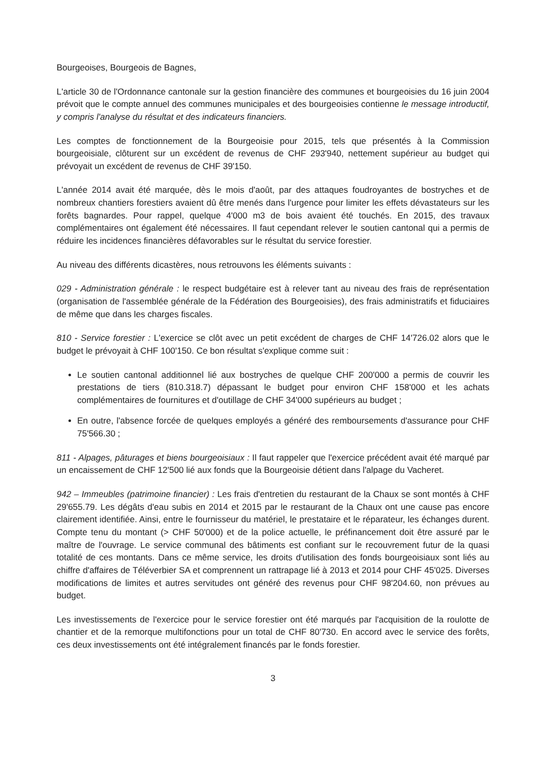Bourgeoises, Bourgeois de Bagnes,
L'article 30 de l'Ordonnance cantonale sur la gestion financière des communes et bourgeoisies du 16 juin 2004 prévoit que le compte annuel des communes municipales et des bourgeoisies contienne le message introductif, y compris l'analyse du résultat et des indicateurs financiers.
Les comptes de fonctionnement de la Bourgeoisie pour 2015, tels que présentés à la Commission bourgeoisiale, clôturent sur un excédent de revenus de CHF 293'940, nettement supérieur au budget qui prévoyait un excédent de revenus de CHF 39'150.
L'année 2014 avait été marquée, dès le mois d'août, par des attaques foudroyantes de bostryches et de nombreux chantiers forestiers avaient dû être menés dans l'urgence pour limiter les effets dévastateurs sur les forêts bagnardes. Pour rappel, quelque 4'000 m3 de bois avaient été touchés. En 2015, des travaux complémentaires ont également été nécessaires. Il faut cependant relever le soutien cantonal qui a permis de réduire les incidences financières défavorables sur le résultat du service forestier.
Au niveau des différents dicastères, nous retrouvons les éléments suivants :
029 - Administration générale : le respect budgétaire est à relever tant au niveau des frais de représentation (organisation de l'assemblée générale de la Fédération des Bourgeoisies), des frais administratifs et fiduciaires de même que dans les charges fiscales.
810 - Service forestier : L'exercice se clôt avec un petit excédent de charges de CHF 14'726.02 alors que le budget le prévoyait à CHF 100'150. Ce bon résultat s'explique comme suit :
Le soutien cantonal additionnel lié aux bostryches de quelque CHF 200'000 a permis de couvrir les prestations de tiers (810.318.7) dépassant le budget pour environ CHF 158'000 et les achats complémentaires de fournitures et d'outillage de CHF 34'000 supérieurs au budget ;
En outre, l'absence forcée de quelques employés a généré des remboursements d'assurance pour CHF 75'566.30 ;
811 - Alpages, pâturages et biens bourgeoisiaux : Il faut rappeler que l'exercice précédent avait été marqué par un encaissement de CHF 12'500 lié aux fonds que la Bourgeoisie détient dans l'alpage du Vacheret.
942 – Immeubles (patrimoine financier) : Les frais d'entretien du restaurant de la Chaux se sont montés à CHF 29'655.79. Les dégâts d'eau subis en 2014 et 2015 par le restaurant de la Chaux ont une cause pas encore clairement identifiée. Ainsi, entre le fournisseur du matériel, le prestataire et le réparateur, les échanges durent. Compte tenu du montant (> CHF 50'000) et de la police actuelle, le préfinancement doit être assuré par le maître de l'ouvrage. Le service communal des bâtiments est confiant sur le recouvrement futur de la quasi totalité de ces montants. Dans ce même service, les droits d'utilisation des fonds bourgeoisiaux sont liés au chiffre d'affaires de Téléverbier SA et comprennent un rattrapage lié à 2013 et 2014 pour CHF 45'025. Diverses modifications de limites et autres servitudes ont généré des revenus pour CHF 98'204.60, non prévues au budget.
Les investissements de l'exercice pour le service forestier ont été marqués par l'acquisition de la roulotte de chantier et de la remorque multifonctions pour un total de CHF 80'730. En accord avec le service des forêts, ces deux investissements ont été intégralement financés par le fonds forestier.
3